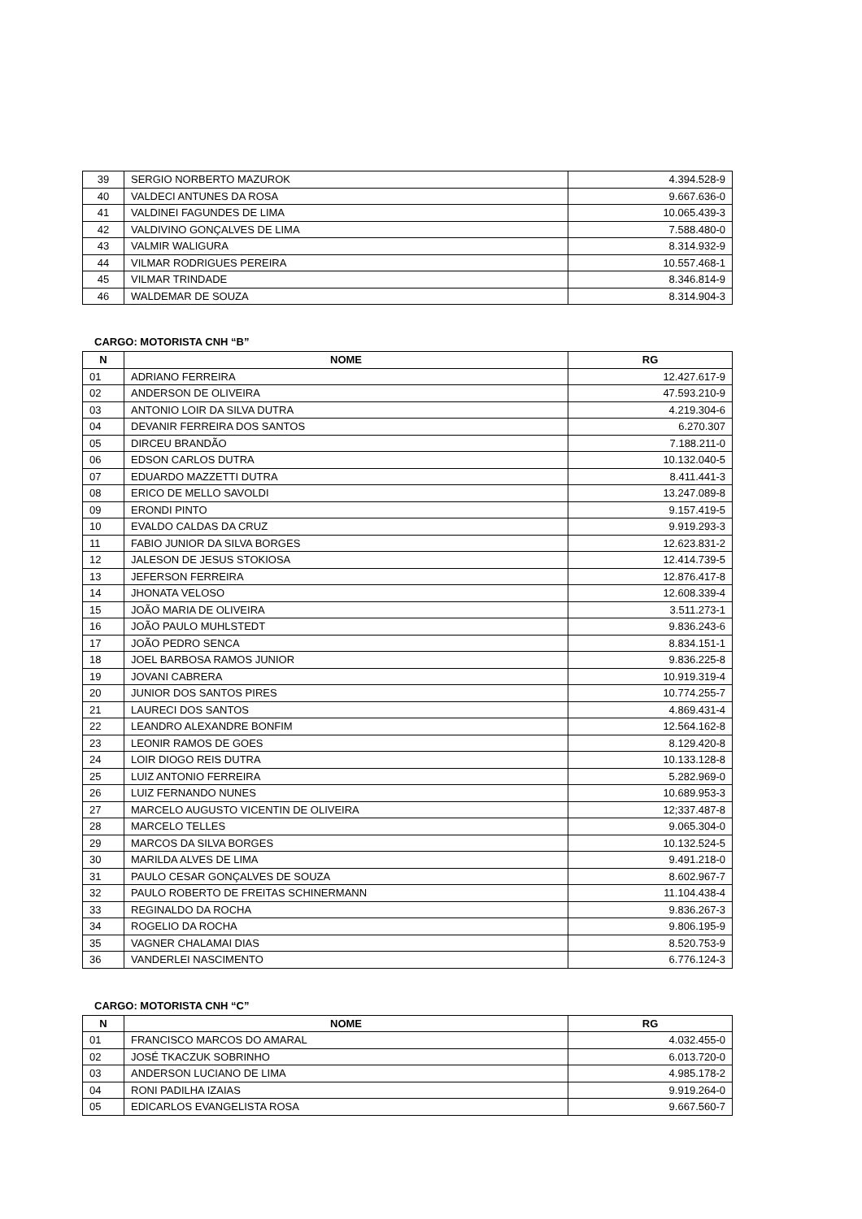| 39 | SERGIO NORBERTO MAZUROK | 4.394.528-9 |
| 40 | VALDECI ANTUNES DA ROSA | 9.667.636-0 |
| 41 | VALDINEI FAGUNDES DE LIMA | 10.065.439-3 |
| 42 | VALDIVINO GONÇALVES DE LIMA | 7.588.480-0 |
| 43 | VALMIR WALIGURA | 8.314.932-9 |
| 44 | VILMAR RODRIGUES PEREIRA | 10.557.468-1 |
| 45 | VILMAR TRINDADE | 8.346.814-9 |
| 46 | WALDEMAR DE SOUZA | 8.314.904-3 |
CARGO: MOTORISTA CNH “B”
| N | NOME | RG |
| --- | --- | --- |
| 01 | ADRIANO FERREIRA | 12.427.617-9 |
| 02 | ANDERSON DE OLIVEIRA | 47.593.210-9 |
| 03 | ANTONIO LOIR DA SILVA DUTRA | 4.219.304-6 |
| 04 | DEVANIR FERREIRA DOS SANTOS | 6.270.307 |
| 05 | DIRCEU BRANDÃO | 7.188.211-0 |
| 06 | EDSON CARLOS DUTRA | 10.132.040-5 |
| 07 | EDUARDO MAZZETTI DUTRA | 8.411.441-3 |
| 08 | ERICO DE MELLO SAVOLDI | 13.247.089-8 |
| 09 | ERONDI PINTO | 9.157.419-5 |
| 10 | EVALDO CALDAS DA CRUZ | 9.919.293-3 |
| 11 | FABIO JUNIOR DA SILVA BORGES | 12.623.831-2 |
| 12 | JALESON DE JESUS STOKIOSA | 12.414.739-5 |
| 13 | JEFERSON FERREIRA | 12.876.417-8 |
| 14 | JHONATA VELOSO | 12.608.339-4 |
| 15 | JOÃO MARIA DE OLIVEIRA | 3.511.273-1 |
| 16 | JOÃO PAULO MUHLSTEDT | 9.836.243-6 |
| 17 | JOÃO PEDRO SENCA | 8.834.151-1 |
| 18 | JOEL BARBOSA RAMOS JUNIOR | 9.836.225-8 |
| 19 | JOVANI CABRERA | 10.919.319-4 |
| 20 | JUNIOR DOS SANTOS PIRES | 10.774.255-7 |
| 21 | LAURECI DOS SANTOS | 4.869.431-4 |
| 22 | LEANDRO ALEXANDRE BONFIM | 12.564.162-8 |
| 23 | LEONIR RAMOS DE GOES | 8.129.420-8 |
| 24 | LOIR DIOGO REIS DUTRA | 10.133.128-8 |
| 25 | LUIZ ANTONIO FERREIRA | 5.282.969-0 |
| 26 | LUIZ FERNANDO NUNES | 10.689.953-3 |
| 27 | MARCELO AUGUSTO VICENTIN DE OLIVEIRA | 12;337.487-8 |
| 28 | MARCELO TELLES | 9.065.304-0 |
| 29 | MARCOS DA SILVA BORGES | 10.132.524-5 |
| 30 | MARILDA ALVES DE LIMA | 9.491.218-0 |
| 31 | PAULO CESAR GONÇALVES DE SOUZA | 8.602.967-7 |
| 32 | PAULO ROBERTO DE FREITAS SCHINERMANN | 11.104.438-4 |
| 33 | REGINALDO DA ROCHA | 9.836.267-3 |
| 34 | ROGELIO DA ROCHA | 9.806.195-9 |
| 35 | VAGNER CHALAMAI DIAS | 8.520.753-9 |
| 36 | VANDERLEI NASCIMENTO | 6.776.124-3 |
CARGO: MOTORISTA CNH “C”
| N | NOME | RG |
| --- | --- | --- |
| 01 | FRANCISCO MARCOS DO AMARAL | 4.032.455-0 |
| 02 | JOSÉ TKACZUK SOBRINHO | 6.013.720-0 |
| 03 | ANDERSON LUCIANO DE LIMA | 4.985.178-2 |
| 04 | RONI PADILHA IZAIAS | 9.919.264-0 |
| 05 | EDICARLOS EVANGELISTA ROSA | 9.667.560-7 |